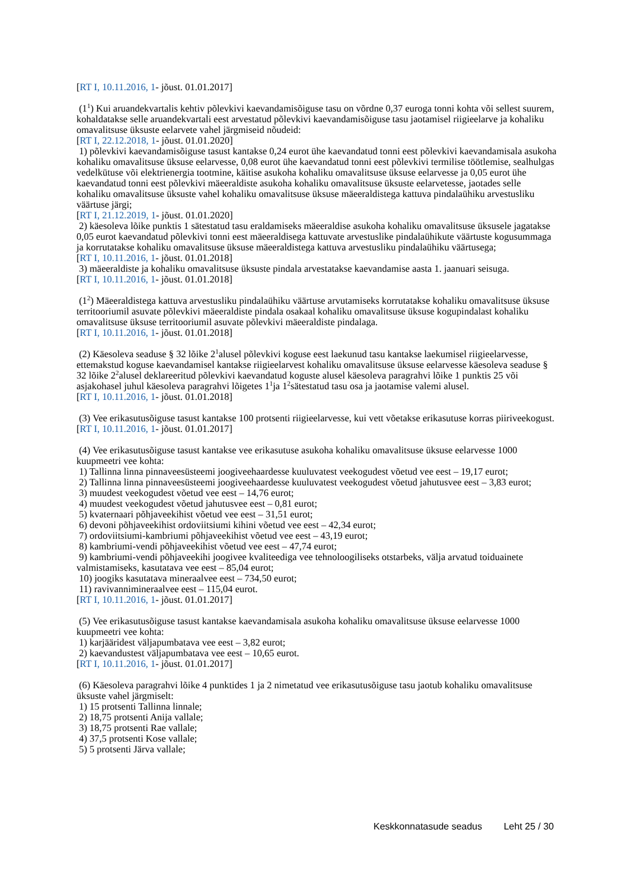[RT I, 10.11.2016, 1- jõust. 01.01.2017]
(1<sup>1</sup>) Kui aruandekvartalis kehtiv põlevkivi kaevandamisõiguse tasu on võrdne 0,37 euroga tonni kohta või sellest suurem, kohaldatakse selle aruandekvartali eest arvestatud põlevkivi kaevandamisõiguse tasu jaotamisel riigieelarve ja kohaliku omavalitsuse üksuste eelarvete vahel järgmiseid nõudeid:
[RT I, 22.12.2018, 1- jõust. 01.01.2020]
1) põlevkivi kaevandamisõiguse tasust kantakse 0,24 eurot ühe kaevandatud tonni eest põlevkivi kaevandamisala asukoha kohaliku omavalitsuse üksuse eelarvesse, 0,08 eurot ühe kaevandatud tonni eest põlevkivi termilise töötlemise, sealhulgas vedelkütuse või elektrienergia tootmine, käitise asukoha kohaliku omavalitsuse üksuse eelarvesse ja 0,05 eurot ühe kaevandatud tonni eest põlevkivi mäeeraldiste asukoha kohaliku omavalitsuse üksuste eelarvetesse, jaotades selle kohaliku omavalitsuse üksuste vahel kohaliku omavalitsuse üksuse mäeeraldistega kattuva pindalaühiku arvestusliku väärtuse järgi;
[RT I, 21.12.2019, 1- jõust. 01.01.2020]
2) käesoleva lõike punktis 1 sätestatud tasu eraldamiseks mäeeraldise asukoha kohaliku omavalitsuse üksusele jagatakse 0,05 eurot kaevandatud põlevkivi tonni eest mäeeraldisega kattuvate arvestuslike pindalaühikute väärtuste kogusummaga ja korrutatakse kohaliku omavalitsuse üksuse mäeeraldistega kattuva arvestusliku pindalaühiku väärtusega;
[RT I, 10.11.2016, 1- jõust. 01.01.2018]
3) mäeeraldiste ja kohaliku omavalitsuse üksuste pindala arvestatakse kaevandamise aasta 1. jaanuari seisuga.
[RT I, 10.11.2016, 1- jõust. 01.01.2018]
(1<sup>2</sup>) Mäeeraldistega kattuva arvestusliku pindalaühiku väärtuse arvutamiseks korrutatakse kohaliku omavalitsuse üksuse territooriumil asuvate põlevkivi mäeeraldiste pindala osakaal kohaliku omavalitsuse üksuse kogupindalast kohaliku omavalitsuse üksuse territooriumil asuvate põlevkivi mäeeraldiste pindalaga.
[RT I, 10.11.2016, 1- jõust. 01.01.2018]
(2) Käesoleva seaduse § 32 lõike 2<sup>1</sup>alusel põlevkivi koguse eest laekunud tasu kantakse laekumisel riigieelarvesse, ettemakstud koguse kaevandamisel kantakse riigieelarvest kohaliku omavalitsuse üksuse eelarvesse käesoleva seaduse § 32 lõike 2<sup>2</sup>alusel deklareeritud põlevkivi kaevandatud koguste alusel käesoleva paragrahvi lõike 1 punktis 25 või asjakohasel juhul käesoleva paragrahvi lõigetes 1<sup>1</sup>ja 1<sup>2</sup>sätestatud tasu osa ja jaotamise valemi alusel.
[RT I, 10.11.2016, 1- jõust. 01.01.2018]
(3) Vee erikasutusõiguse tasust kantakse 100 protsenti riigieelarvesse, kui vett võetakse erikasutuse korras piiriveekogust.
[RT I, 10.11.2016, 1- jõust. 01.01.2017]
(4) Vee erikasutusõiguse tasust kantakse vee erikasutuse asukoha kohaliku omavalitsuse üksuse eelarvesse 1000 kuupmeetri vee kohta:
1) Tallinna linna pinnaveesüsteemi joogiveehaardesse kuuluvatest veekogudest võetud vee eest – 19,17 eurot;
2) Tallinna linna pinnaveesüsteemi joogiveehaardesse kuuluvatest veekogudest võetud jahutusvee eest – 3,83 eurot;
3) muudest veekogudest võetud vee eest – 14,76 eurot;
4) muudest veekogudest võetud jahutusvee eest – 0,81 eurot;
5) kvaternaari põhjaveekihist võetud vee eest – 31,51 eurot;
6) devoni põhjaveekihist ordoviitsiumi kihini võetud vee eest – 42,34 eurot;
7) ordoviitsiumi-kambriumi põhjaveekihist võetud vee eest – 43,19 eurot;
8) kambriumi-vendi põhjaveekihist võetud vee eest – 47,74 eurot;
9) kambriumi-vendi põhjaveekihi joogivee kvaliteediga vee tehnoloogiliseks otstarbeks, välja arvatud toiduainete valmistamiseks, kasutatava vee eest – 85,04 eurot;
10) joogiks kasutatava mineraalvee eest – 734,50 eurot;
11) ravivannimineraalvee eest – 115,04 eurot.
[RT I, 10.11.2016, 1- jõust. 01.01.2017]
(5) Vee erikasutusõiguse tasust kantakse kaevandamisala asukoha kohaliku omavalitsuse üksuse eelarvesse 1000 kuupmeetri vee kohta:
1) karjääridest väljapumbatava vee eest – 3,82 eurot;
2) kaevandustest väljapumbatava vee eest – 10,65 eurot.
[RT I, 10.11.2016, 1- jõust. 01.01.2017]
(6) Käesoleva paragrahvi lõike 4 punktides 1 ja 2 nimetatud vee erikasutusõiguse tasu jaotub kohaliku omavalitsuse üksuste vahel järgmiselt:
1) 15 protsenti Tallinna linnale;
2) 18,75 protsenti Anija vallale;
3) 18,75 protsenti Rae vallale;
4) 37,5 protsenti Kose vallale;
5) 5 protsenti Järva vallale;
Keskkonnatasude seadus Leht 25 / 30